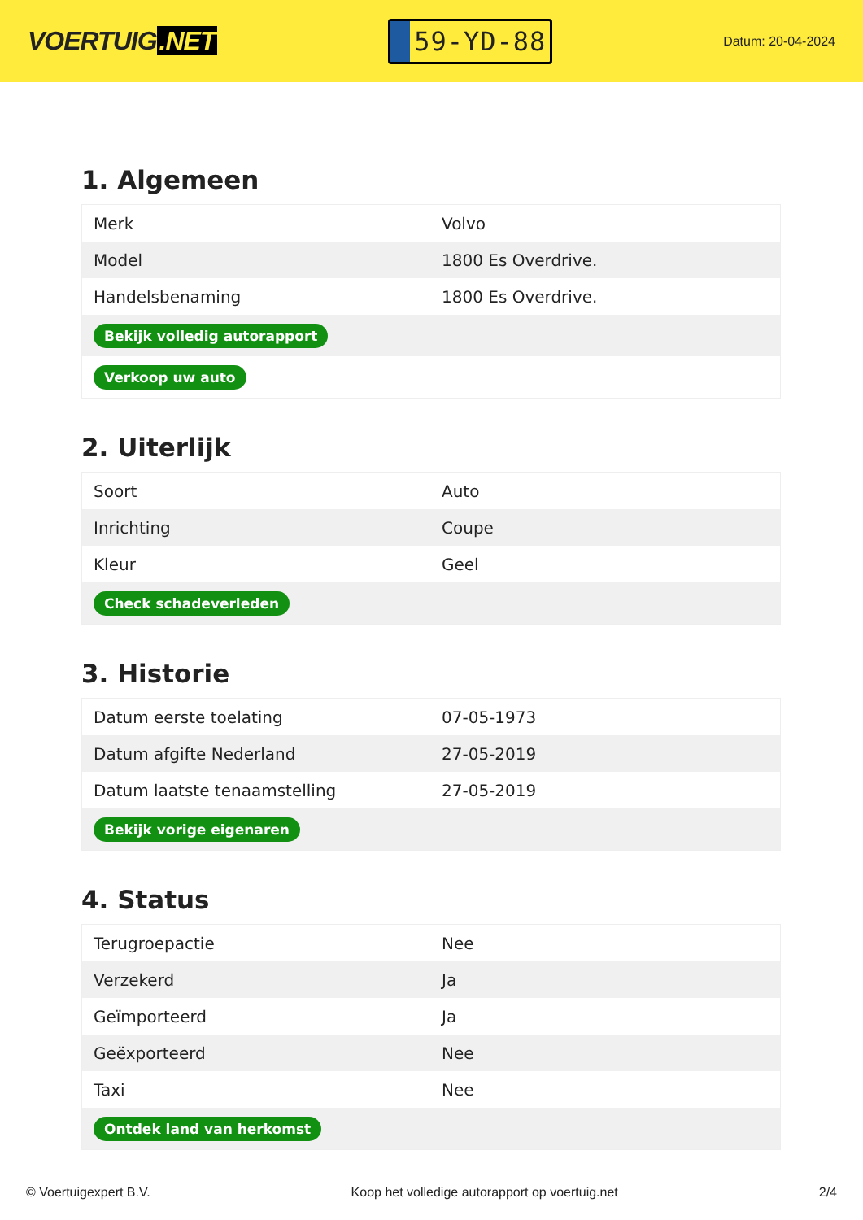VOERTUIG.NET
59-YD-88
Datum: 20-04-2024
1. Algemeen
| Merk | Volvo |
| Model | 1800 Es Overdrive. |
| Handelsbenaming | 1800 Es Overdrive. |
| Bekijk volledig autorapport | |
| Verkoop uw auto | |
2. Uiterlijk
| Soort | Auto |
| Inrichting | Coupe |
| Kleur | Geel |
| Check schadeverleden | |
3. Historie
| Datum eerste toelating | 07-05-1973 |
| Datum afgifte Nederland | 27-05-2019 |
| Datum laatste tenaamstelling | 27-05-2019 |
| Bekijk vorige eigenaren | |
4. Status
| Terugroepactie | Nee |
| Verzekerd | Ja |
| Geïmporteerd | Ja |
| Geëxporteerd | Nee |
| Taxi | Nee |
| Ontdek land van herkomst | |
© Voertuigexpert B.V. Koop het volledige autorapport op voertuig.net 2/4